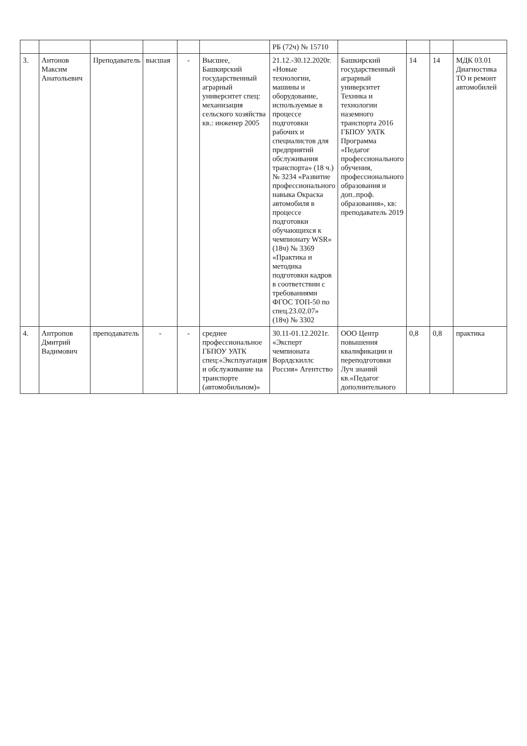| | | | | | | РБ (72ч) № 15710 | | | | |
| 3. | Антонов Максим Анатольевич | Преподаватель | высшая | - | Высшее, Башкирский государственный аграрный университет спец: механизация сельского хозяйства кв.: инженер 2005 | 21.12.-30.12.2020г. «Новые технологии, машины и оборудование, используемые в процессе подготовки рабочих и специалистов для предприятий обслуживания транспорта» (18 ч.) № 3234 «Развитие профессионального навыка Окраска автомобиля в процессе подготовки обучающихся к чемпионату WSR» (18ч) № 3369 «Практика и методика подготовки кадров в соответствии с требованиями ФГОС ТОП-50 по спец.23.02.07» (18ч) № 3302 | Башкирский государственный аграрный университет Техника и технологии наземного транспорта 2016 ГБПОУ УАТК Программа «Педагог профессионального обучения, профессионального образования и доп..проф. образования», кв: преподаватель 2019 | 14 | 14 | МДК 03.01 Диагностика ТО и ремонт автомобилей |
| 4. | Антропов Дмитрий Вадимович | преподаватель | - | - | среднее профессиональное ГБПОУ УАТК спец:«Эксплуатация и обслуживание на транспорте (автомобильном)» | 30.11-01.12.2021г. «Эксперт чемпионата Ворлдскиллс Россия» Агентство | ООО Центр повышения квалификации и переподготовки Луч знаний кв.«Педагог дополнительного | 0,8 | 0,8 | практика |